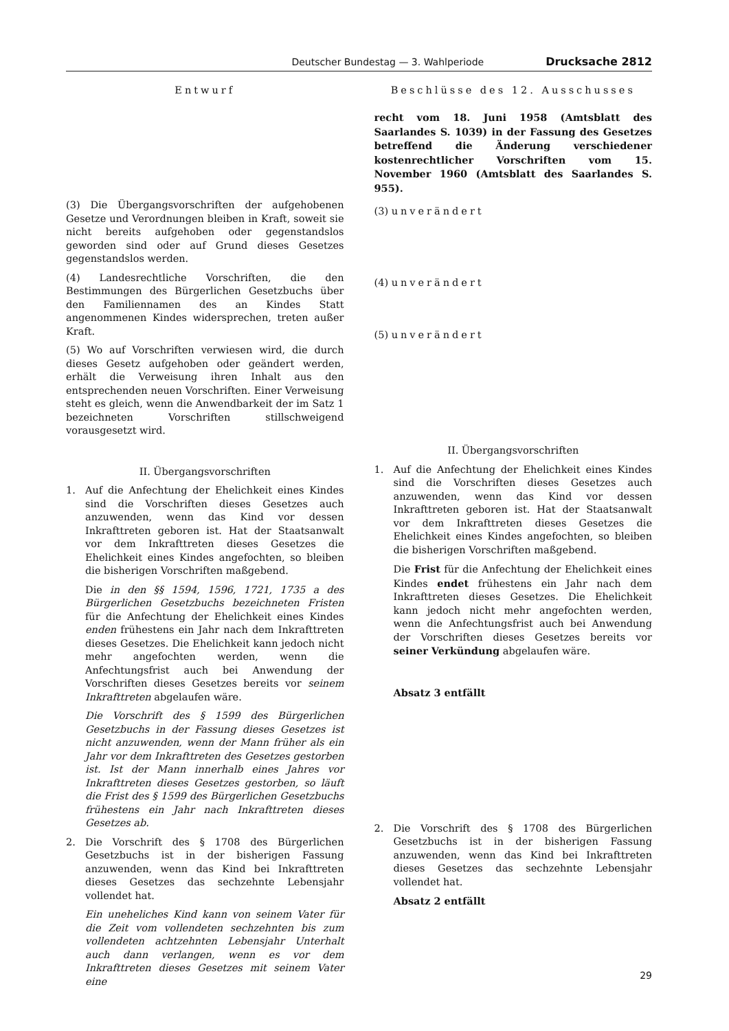Deutscher Bundestag — 3. Wahlperiode Drucksache 2812
Entwurf
(3) Die Übergangsvorschriften der aufgehobenen Gesetze und Verordnungen bleiben in Kraft, soweit sie nicht bereits aufgehoben oder gegenstandslos geworden sind oder auf Grund dieses Gesetzes gegenstandslos werden.
(4) Landesrechtliche Vorschriften, die den Bestimmungen des Bürgerlichen Gesetzbuchs über den Familiennamen des an Kindes Statt angenommenen Kindes widersprechen, treten außer Kraft.
(5) Wo auf Vorschriften verwiesen wird, die durch dieses Gesetz aufgehoben oder geändert werden, erhält die Verweisung ihren Inhalt aus den entsprechenden neuen Vorschriften. Einer Verweisung steht es gleich, wenn die Anwendbarkeit der im Satz 1 bezeichneten Vorschriften stillschweigend vorausgesetzt wird.
II. Übergangsvorschriften
1. Auf die Anfechtung der Ehelichkeit eines Kindes sind die Vorschriften dieses Gesetzes auch anzuwenden, wenn das Kind vor dessen Inkrafttreten geboren ist. Hat der Staatsanwalt vor dem Inkrafttreten dieses Gesetzes die Ehelichkeit eines Kindes angefochten, so bleiben die bisherigen Vorschriften maßgebend.
Die in den §§ 1594, 1596, 1721, 1735 a des Bürgerlichen Gesetzbuchs bezeichneten Fristen für die Anfechtung der Ehelichkeit eines Kindes enden frühestens ein Jahr nach dem Inkrafttreten dieses Gesetzes. Die Ehelichkeit kann jedoch nicht mehr angefochten werden, wenn die Anfechtungsfrist auch bei Anwendung der Vorschriften dieses Gesetzes bereits vor seinem Inkrafttreten abgelaufen wäre.
Die Vorschrift des § 1599 des Bürgerlichen Gesetzbuchs in der Fassung dieses Gesetzes ist nicht anzuwenden, wenn der Mann früher als ein Jahr vor dem Inkrafttreten des Gesetzes gestorben ist. Ist der Mann innerhalb eines Jahres vor Inkrafttreten dieses Gesetzes gestorben, so läuft die Frist des § 1599 des Bürgerlichen Gesetzbuchs frühestens ein Jahr nach Inkrafttreten dieses Gesetzes ab.
2. Die Vorschrift des § 1708 des Bürgerlichen Gesetzbuchs ist in der bisherigen Fassung anzuwenden, wenn das Kind bei Inkrafttreten dieses Gesetzes das sechzehnte Lebensjahr vollendet hat.
Ein uneheliches Kind kann von seinem Vater für die Zeit vom vollendeten sechzehnten bis zum vollendeten achtzehnten Lebensjahr Unterhalt auch dann verlangen, wenn es vor dem Inkrafttreten dieses Gesetzes mit seinem Vater eine
Beschlüsse des 12. Ausschusses
recht vom 18. Juni 1958 (Amtsblatt des Saarlandes S. 1039) in der Fassung des Gesetzes betreffend die Änderung verschiedener kostenrechtlicher Vorschriften vom 15. November 1960 (Amtsblatt des Saarlandes S. 955).
(3) unverändert
(4) unverändert
(5) unverändert
II. Übergangsvorschriften
1. Auf die Anfechtung der Ehelichkeit eines Kindes sind die Vorschriften dieses Gesetzes auch anzuwenden, wenn das Kind vor dessen Inkrafttreten geboren ist. Hat der Staatsanwalt vor dem Inkrafttreten dieses Gesetzes die Ehelichkeit eines Kindes angefochten, so bleiben die bisherigen Vorschriften maßgebend.
Die Frist für die Anfechtung der Ehelichkeit eines Kindes endet frühestens ein Jahr nach dem Inkrafttreten dieses Gesetzes. Die Ehelichkeit kann jedoch nicht mehr angefochten werden, wenn die Anfechtungsfrist auch bei Anwendung der Vorschriften dieses Gesetzes bereits vor seiner Verkündung abgelaufen wäre.
Absatz 3 entfällt
2. Die Vorschrift des § 1708 des Bürgerlichen Gesetzbuchs ist in der bisherigen Fassung anzuwenden, wenn das Kind bei Inkrafttreten dieses Gesetzes das sechzehnte Lebensjahr vollendet hat.
Absatz 2 entfällt
29